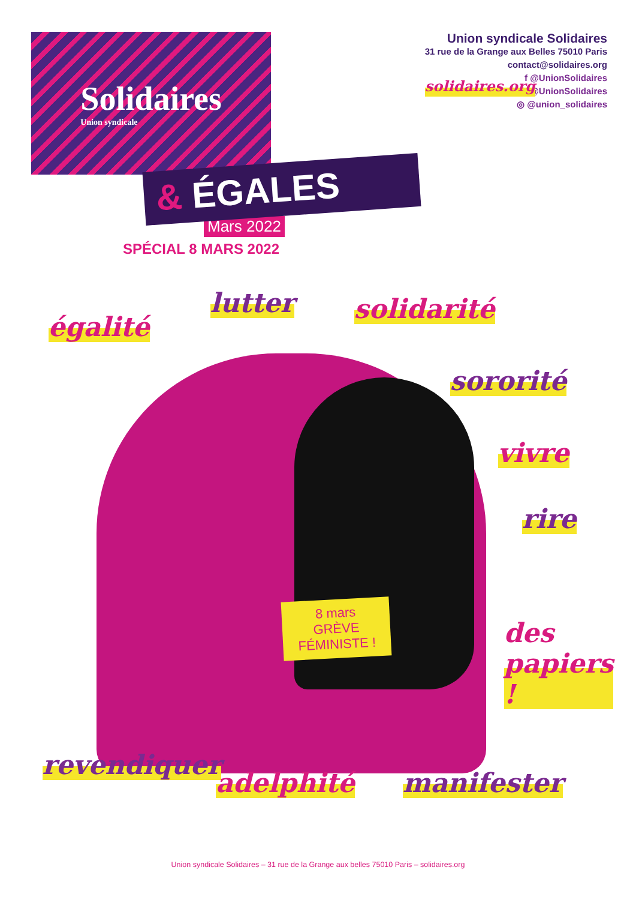Solidaires
Union syndicale
Union syndicale Solidaires
31 rue de la Grange aux Belles 75010 Paris
contact@solidaires.org
solidaires.org
f @UnionSolidaires
✦ @UnionSolidaires
◎ @union_solidaires
& ÉGALES
Mars 2022
SPÉCIAL 8 MARS 2022
égalité
lutter solidarité
sororité
vivre
rire
des papiers !
8 mars
GRÈVE
FÉMINISTE !
revendiquer
adelphité manifester
Union syndicale Solidaires – 31 rue de la Grange aux belles 75010 Paris – solidaires.org